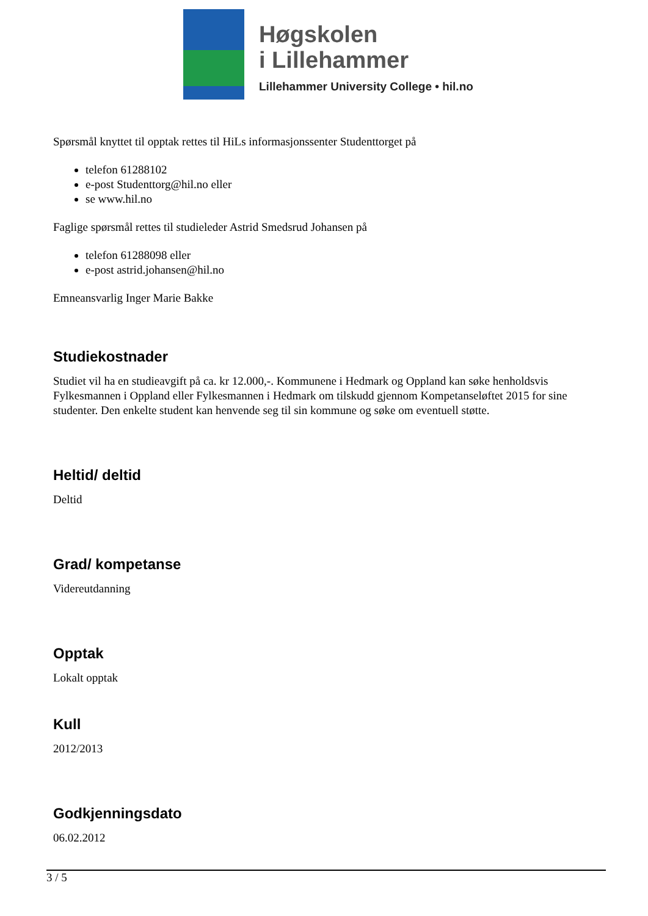Høgskolen
i Lillehammer
Lillehammer University College • hil.no
Spørsmål knyttet til opptak rettes til HiLs informasjonssenter Studenttorget på
telefon 61288102
e-post Studenttorg@hil.no eller
se www.hil.no
Faglige spørsmål rettes til studieleder Astrid Smedsrud Johansen på
telefon 61288098 eller
e-post astrid.johansen@hil.no
Emneansvarlig Inger Marie Bakke
Studiekostnader
Studiet vil ha en studieavgift på ca. kr 12.000,-. Kommunene i Hedmark og Oppland kan søke henholdsvis Fylkesmannen i Oppland eller Fylkesmannen i Hedmark om tilskudd gjennom Kompetanseløftet 2015 for sine studenter. Den enkelte student kan henvende seg til sin kommune og søke om eventuell støtte.
Heltid/ deltid
Deltid
Grad/ kompetanse
Videreutdanning
Opptak
Lokalt opptak
Kull
2012/2013
Godkjenningsdato
06.02.2012
3 / 5